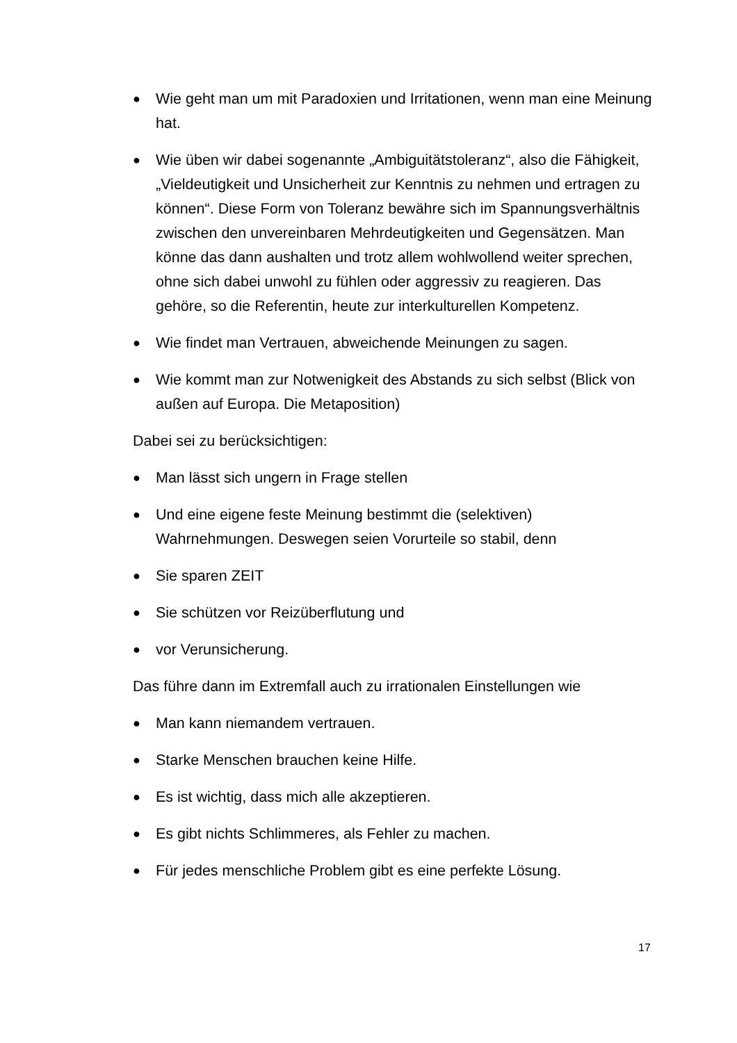● Wie geht man um mit Paradoxien und Irritationen, wenn man eine Meinung hat.
● Wie üben wir dabei sogenannte „Ambiguitätstoleranz“, also die Fähigkeit, „Vieldeutigkeit und Unsicherheit zur Kenntnis zu nehmen und ertragen zu können“. Diese Form von Toleranz bewähre sich im Spannungsverhältnis zwischen den unvereinbaren Mehrdeutigkeiten und Gegensätzen. Man könne das dann aushalten und trotz allem wohlwollend weiter sprechen, ohne sich dabei unwohl zu fühlen oder aggressiv zu reagieren. Das gehöre, so die Referentin, heute zur interkulturellen Kompetenz.
● Wie findet man Vertrauen, abweichende Meinungen zu sagen.
● Wie kommt man zur Notwenigkeit des Abstands zu sich selbst (Blick von außen auf Europa. Die Metaposition)
Dabei sei zu berücksichtigen:
● Man lässt sich ungern in Frage stellen
● Und eine eigene feste Meinung bestimmt die (selektiven) Wahrnehmungen. Deswegen seien Vorurteile so stabil, denn
● Sie sparen ZEIT
● Sie schützen vor Reizüberflutung und
● vor Verunsicherung.
Das führe dann im Extremfall auch zu irrationalen Einstellungen wie
● Man kann niemandem vertrauen.
● Starke Menschen brauchen keine Hilfe.
● Es ist wichtig, dass mich alle akzeptieren.
● Es gibt nichts Schlimmeres, als Fehler zu machen.
● Für jedes menschliche Problem gibt es eine perfekte Lösung.
17